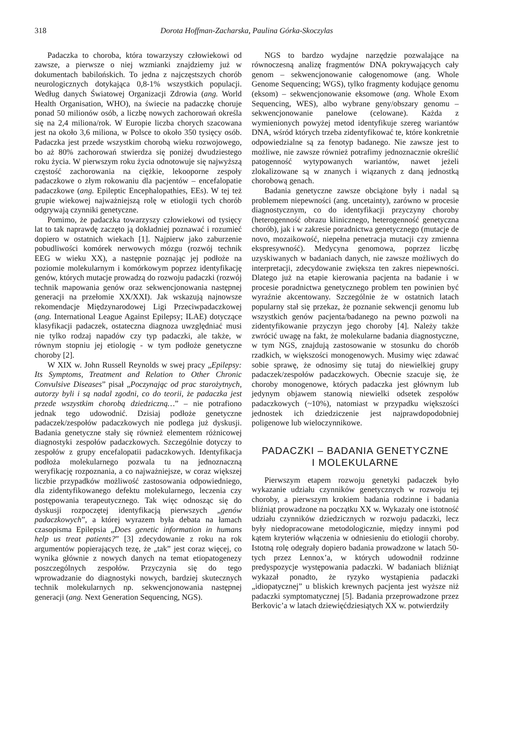318 Dorota Hoffman-Zacharska, Paulina Górka-Skoczylas
Padaczka to choroba, która towarzyszy człowiekowi od zawsze, a pierwsze o niej wzmianki znajdziemy już w dokumentach babilońskich. To jedna z najczęstszych chorób neurologicznych dotykająca 0,8-1% wszystkich populacji. Według danych Światowej Organizacji Zdrowia (ang. World Health Organisation, WHO), na świecie na padaczkę choruje ponad 50 milionów osób, a liczbę nowych zachorowań określa się na 2,4 miliona/rok. W Europie liczba chorych szacowana jest na około 3,6 miliona, w Polsce to około 350 tysięcy osób. Padaczka jest przede wszystkim chorobą wieku rozwojowego, bo aż 80% zachorowań stwierdza się poniżej dwudziestego roku życia. W pierwszym roku życia odnotowuje się najwyższą częstość zachorowania na ciężkie, lekooporne zespoły padaczkowe o złym rokowaniu dla pacjentów – encefalopatie padaczkowe (ang. Epileptic Encephalopathies, EEs). W tej też grupie wiekowej najważniejszą rolę w etiologii tych chorób odgrywają czynniki genetyczne.
Pomimo, że padaczka towarzyszy człowiekowi od tysięcy lat to tak naprawdę zaczęto ją dokładniej poznawać i rozumieć dopiero w ostatnich wiekach [1]. Najpierw jako zaburzenie pobudliwości komórek nerwowych mózgu (rozwój technik EEG w wieku XX), a następnie poznając jej podłoże na poziomie molekularnym i komórkowym poprzez identyfikację genów, których mutacje prowadzą do rozwoju padaczki (rozwój technik mapowania genów oraz sekwencjonowania następnej generacji na przełomie XX/XXI). Jak wskazują najnowsze rekomendacje Międzynarodowej Ligi Przeciwpadaczkowej (ang. International League Against Epilepsy; ILAE) dotyczące klasyfikacji padaczek, ostateczna diagnoza uwzględniać musi nie tylko rodzaj napadów czy typ padaczki, ale także, w równym stopniu jej etiologię - w tym podłoże genetyczne choroby [2].
W XIX w. John Russell Reynolds w swej pracy „Epilepsy: Its Symptoms, Treatment and Relation to Other Chronic Convulsive Diseases” pisał „Poczynając od prac starożytnych, autorzy byli i są nadal zgodni, co do teorii, że padaczka jest przede wszystkim chorobą dziedziczną…” – nie potrafiono jednak tego udowodnić. Dzisiaj podłoże genetyczne padaczek/zespołów padaczkowych nie podlega już dyskusji. Badania genetyczne stały się również elementem różnicowej diagnostyki zespołów padaczkowych. Szczególnie dotyczy to zespołów z grupy encefalopatii padaczkowych. Identyfikacja podłoża molekularnego pozwala tu na jednoznaczną weryfikację rozpoznania, a co najważniejsze, w coraz większej liczbie przypadków możliwość zastosowania odpowiedniego, dla zidentyfikowanego defektu molekularnego, leczenia czy postępowania terapeutycznego. Tak więc odnosząc się do dyskusji rozpoczętej identyfikacją pierwszych „genów padaczkowych”, a której wyrazem była debata na łamach czasopisma Epilepsia „Does genetic information in humans help us treat patients?” [3] zdecydowanie z roku na rok argumentów popierających tezę, że „tak” jest coraz więcej, co wynika głównie z nowych danych na temat etiopatogenezy poszczególnych zespołów. Przyczynia się do tego wprowadzanie do diagnostyki nowych, bardziej skutecznych technik molekularnych np. sekwencjonowania następnej generacji (ang. Next Generation Sequencing, NGS).
NGS to bardzo wydajne narzędzie pozwalające na równoczesną analizę fragmentów DNA pokrywających cały genom – sekwencjonowanie całogenomowe (ang. Whole Genome Sequencing; WGS), tylko fragmenty kodujące genomu (eksom) – sekwencjonowanie eksomowe (ang. Whole Exom Sequencing, WES), albo wybrane geny/obszary genomu – sekwencjonowanie panelowe (celowane). Każda z wymienionych powyżej metod identyfikuje szereg wariantów DNA, wśród których trzeba zidentyfikować te, które konkretnie odpowiedzialne są za fenotyp badanego. Nie zawsze jest to możliwe, nie zawsze również potrafimy jednoznacznie określić patogenność wytypowanych wariantów, nawet jeżeli zlokalizowane są w znanych i wiązanych z daną jednostką chorobową genach.
Badania genetyczne zawsze obciążone były i nadal są problemem niepewności (ang. uncetainty), zarówno w procesie diagnostycznym, co do identyfikacji przyczyny choroby (heterogenność obrazu klinicznego, heterogenność genetyczna chorób), jak i w zakresie poradnictwa genetycznego (mutacje de novo, mozaikowość, niepełna penetracja mutacji czy zmienna ekspresywność). Medycyna genomowa, poprzez liczbę uzyskiwanych w badaniach danych, nie zawsze możliwych do interpretacji, zdecydowanie zwiększa ten zakres niepewności. Dlatego już na etapie kierowania pacjenta na badanie i w procesie poradnictwa genetycznego problem ten powinien być wyraźnie akcentowany. Szczególnie że w ostatnich latach popularny stał się przekaz, że poznanie sekwencji genomu lub wszystkich genów pacjenta/badanego na pewno pozwoli na zidentyfikowanie przyczyn jego choroby [4]. Należy także zwrócić uwagę na fakt, że molekularne badania diagnostyczne, w tym NGS, znajdują zastosowanie w stosunku do chorób rzadkich, w większości monogenowych. Musimy więc zdawać sobie sprawę, że odnosimy się tutaj do niewielkiej grupy padaczek/zespołów padaczkowych. Obecnie szacuje się, że choroby monogenowe, których padaczka jest głównym lub jedynym objawem stanowią niewielki odsetek zespołów padaczkowych (~10%), natomiast w przypadku większości jednostek ich dziedziczenie jest najprawdopodobniej poligenowe lub wieloczynnikowe.
PADACZKI – BADANIA GENETYCZNE
I MOLEKULARNE
Pierwszym etapem rozwoju genetyki padaczek było wykazanie udziału czynników genetycznych w rozwoju tej choroby, a pierwszym krokiem badania rodzinne i badania bliźniąt prowadzone na początku XX w. Wykazały one istotność udziału czynników dziedzicznych w rozwoju padaczki, lecz były niedopracowane metodologicznie, między innymi pod kątem kryteriów włączenia w odniesieniu do etiologii choroby. Istotną rolę odegrały dopiero badania prowadzone w latach 50-tych przez Lennox’a, w których udowodnił rodzinne predyspozycje występowania padaczki. W badaniach bliźniąt wykazał ponadto, że ryzyko wystąpienia padaczki „idiopatycznej” u bliskich krewnych pacjenta jest wyższe niż padaczki symptomatycznej [5]. Badania przeprowadzone przez Berkovic’a w latach dziewięćdziesiątych XX w. potwierdziły